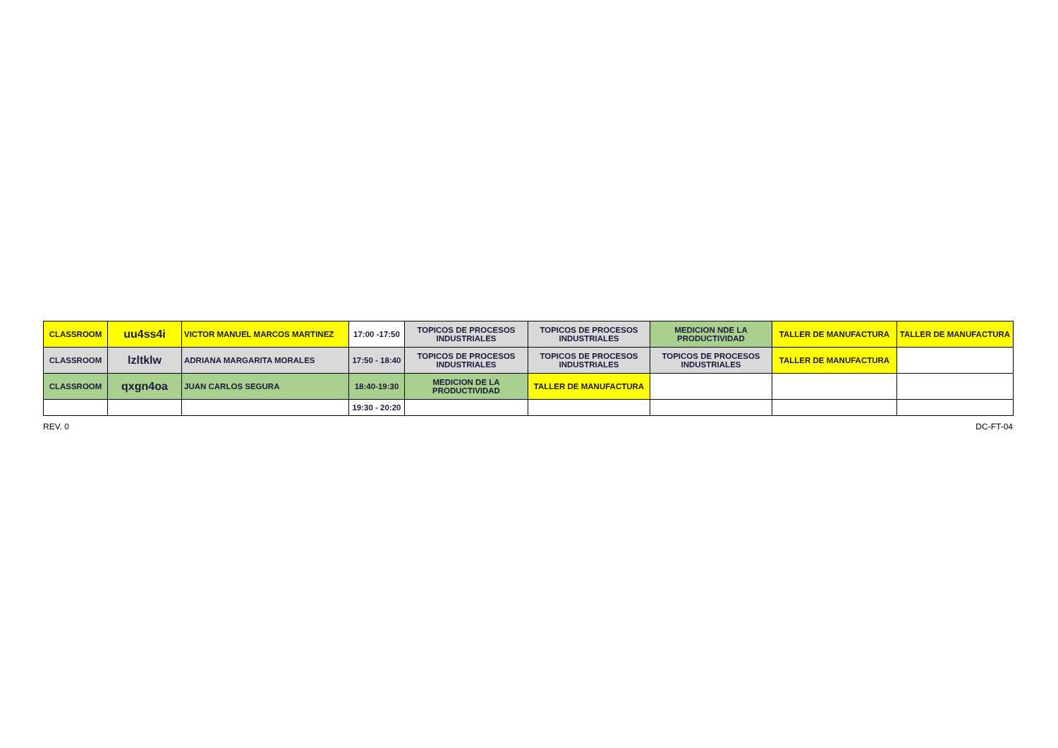| CLASSROOM | uu4ss4i | VICTOR MANUEL MARCOS MARTINEZ | 17:00 -17:50 | TOPICOS DE PROCESOS INDUSTRIALES | TOPICOS DE PROCESOS INDUSTRIALES | MEDICION NDE LA PRODUCTIVIDAD | TALLER DE MANUFACTURA | TALLER DE MANUFACTURA |
| CLASSROOM | lzltklw | ADRIANA MARGARITA MORALES | 17:50 - 18:40 | TOPICOS DE PROCESOS INDUSTRIALES | TOPICOS DE PROCESOS INDUSTRIALES | TOPICOS DE PROCESOS INDUSTRIALES | TALLER DE MANUFACTURA | |
| CLASSROOM | qxgn4oa | JUAN CARLOS SEGURA | 18:40-19:30 | MEDICION DE LA PRODUCTIVIDAD | TALLER DE MANUFACTURA | | | |
| | | | 19:30 - 20:20 | | | | | |
REV. 0 DC-FT-04